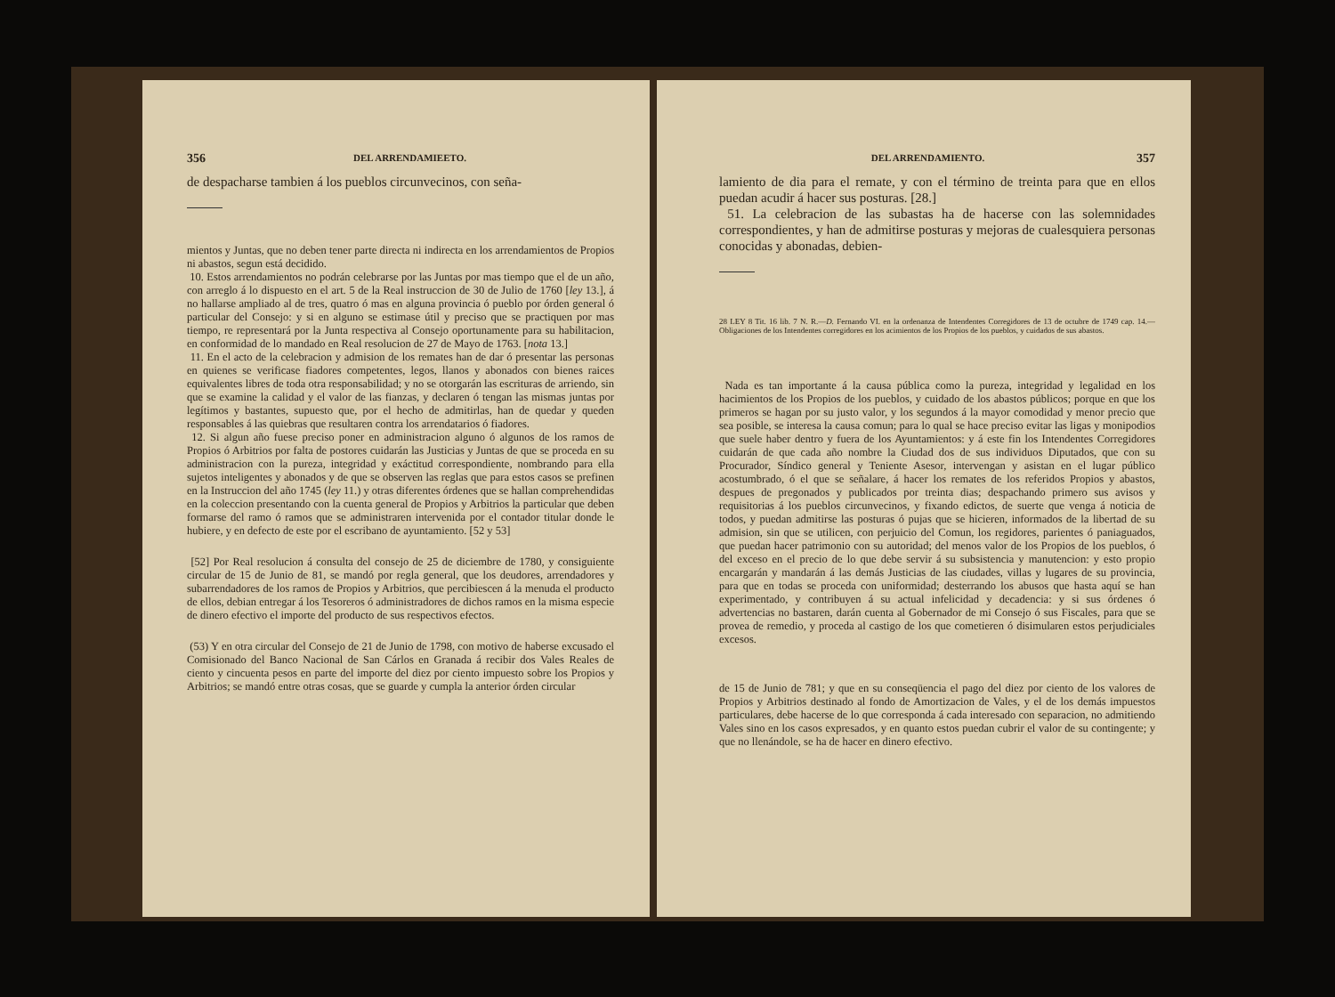356 DEL ARRENDAMIEETO.
de despacharse tambien á los pueblos circunvecinos, con seña-
mientos y Juntas, que no deben tener parte directa ni indirecta en los arrendamientos de Propios ni abastos, segun está decidido.
10. Estos arrendamientos no podrán celebrarse por las Juntas por mas tiempo que el de un año, con arreglo á lo dispuesto en el art. 5 de la Real instruccion de 30 de Julio de 1760 [ley 13.], á no hallarse ampliado al de tres, quatro ó mas en alguna provincia ó pueblo por órden general ó particular del Consejo: y si en alguno se estimase útil y preciso que se practiquen por mas tiempo, re representará por la Junta respectiva al Consejo oportunamente para su habilitacion, en conformidad de lo mandado en Real resolucion de 27 de Mayo de 1763. [nota 13.]
11. En el acto de la celebracion y admision de los remates han de dar ó presentar las personas en quienes se verificase fiadores competentes, legos, llanos y abonados con bienes raices equivalentes libres de toda otra responsabilidad; y no se otorgarán las escrituras de arriendo, sin que se examine la calidad y el valor de las fianzas, y declaren ó tengan las mismas juntas por legítimos y bastantes, supuesto que, por el hecho de admitirlas, han de quedar y queden responsables á las quiebras que resultaren contra los arrendatarios ó fiadores.
12. Si algun año fuese preciso poner en administracion alguno ó algunos de los ramos de Propios ó Arbitrios por falta de postores cuidarán las Justicias y Juntas de que se proceda en su administracion con la pureza, integridad y exáctitud correspondiente, nombrando para ella sujetos inteligentes y abonados y de que se observen las reglas que para estos casos se prefinen en la Instruccion del año 1745 (ley 11.) y otras diferentes órdenes que se hallan comprehendidas en la coleccion presentando con la cuenta general de Propios y Arbitrios la particular que deben formarse del ramo ó ramos que se administraren intervenida por el contador titular donde le hubiere, y en defecto de este por el escribano de ayuntamiento. [52 y 53]
[52] Por Real resolucion á consulta del consejo de 25 de diciembre de 1780, y consiguiente circular de 15 de Junio de 81, se mandó por regla general, que los deudores, arrendadores y subarrendadores de los ramos de Propios y Arbitrios, que percibiescen á la menuda el producto de ellos, debian entregar á los Tesoreros ó administradores de dichos ramos en la misma especie de dinero efectivo el importe del producto de sus respectivos efectos.
(53) Y en otra circular del Consejo de 21 de Junio de 1798, con motivo de haberse excusado el Comisionado del Banco Nacional de San Cárlos en Granada á recibir dos Vales Reales de ciento y cincuenta pesos en parte del importe del diez por ciento impuesto sobre los Propios y Arbitrios; se mandó entre otras cosas, que se guarde y cumpla la anterior órden circular
DEL ARRENDAMIENTO. 357
lamiento de dia para el remate, y con el término de treinta para que en ellos puedan acudir á hacer sus posturas. [28.]
51. La celebracion de las subastas ha de hacerse con las solemnidades correspondientes, y han de admitirse posturas y mejoras de cualesquiera personas conocidas y abonadas, debien-
28 LEY 8 Tit. 16 lib. 7 N. R.—D. Fernando VI. en la ordenanza de Intendentes Corregidores de 13 de octubre de 1749 cap. 14.—Obligaciones de los Intendentes corregidores en los acimientos de los Propios de los pueblos, y cuidados de sus abastos.
Nada es tan importante á la causa pública como la pureza, integridad y legalidad en los hacimientos de los Propios de los pueblos, y cuidado de los abastos públicos; porque en que los primeros se hagan por su justo valor, y los segundos á la mayor comodidad y menor precio que sea posible, se interesa la causa comun; para lo qual se hace preciso evitar las ligas y monipodios que suele haber dentro y fuera de los Ayuntamientos: y á este fin los Intendentes Corregidores cuidarán de que cada año nombre la Ciudad dos de sus individuos Diputados, que con su Procurador, Síndico general y Teniente Asesor, intervengan y asistan en el lugar público acostumbrado, ó el que se señalare, á hacer los remates de los referidos Propios y abastos, despues de pregonados y publicados por treinta dias; despachando primero sus avisos y requisitorias á los pueblos circunvecinos, y fixando edictos, de suerte que venga á noticia de todos, y puedan admitirse las posturas ó pujas que se hicieren, informados de la libertad de su admision, sin que se utilicen, con perjuicio del Comun, los regidores, parientes ó paniaguados, que puedan hacer patrimonio con su autoridad; del menos valor de los Propios de los pueblos, ó del exceso en el precio de lo que debe servir á su subsistencia y manutencion: y esto propio encargarán y mandarán á las demás Justicias de las ciudades, villas y lugares de su provincia, para que en todas se proceda con uniformidad; desterrando los abusos que hasta aquí se han experimentado, y contribuyen á su actual infelicidad y decadencia: y si sus órdenes ó advertencias no bastaren, darán cuenta al Gobernador de mi Consejo ó sus Fiscales, para que se provea de remedio, y proceda al castigo de los que cometieren ó disimularen estos perjudiciales excesos.
de 15 de Junio de 781; y que en su conseqüencia el pago del diez por ciento de los valores de Propios y Arbitrios destinado al fondo de Amortizacion de Vales, y el de los demás impuestos particulares, debe hacerse de lo que corresponda á cada interesado con separacion, no admitiendo Vales sino en los casos expresados, y en quanto estos puedan cubrir el valor de su contingente; y que no llenándole, se ha de hacer en dinero efectivo.